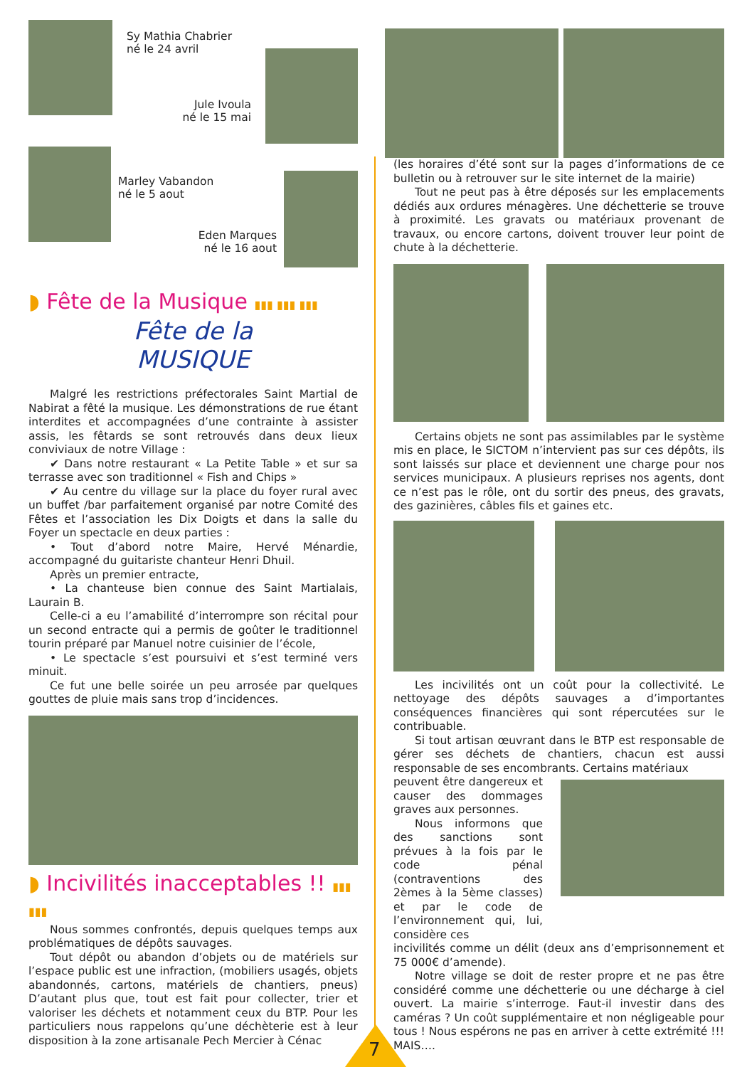7
Sy Mathia Chabrier
né le 24 avril
Jule Ivoula
né le 15 mai
Marley Vabandon
né le 5 aout
Eden Marques
né le 16 aout
◗ Fête de la Musique ▮▮▮ ▮▮▮ ▮▮▮
Fête de la
MUSIQUE
Malgré les restrictions préfectorales Saint Martial de Nabirat a fêté la musique. Les démonstrations de rue étant interdites et accompagnées d’une contrainte à assister assis, les fêtards se sont retrouvés dans deux lieux conviviaux de notre Village :
✔ Dans notre restaurant « La Petite Table » et sur sa terrasse avec son traditionnel « Fish and Chips »
✔ Au centre du village sur la place du foyer rural avec un buffet /bar parfaitement organisé par notre Comité des Fêtes et l’association les Dix Doigts et dans la salle du Foyer un spectacle en deux parties :
• Tout d’abord notre Maire, Hervé Ménardie, accompagné du guitariste chanteur Henri Dhuil.
Après un premier entracte,
• La chanteuse bien connue des Saint Martialais, Laurain B.
Celle-ci a eu l’amabilité d’interrompre son récital pour un second entracte qui a permis de goûter le traditionnel tourin préparé par Manuel notre cuisinier de l’école,
• Le spectacle s’est poursuivi et s’est terminé vers minuit.
Ce fut une belle soirée un peu arrosée par quelques gouttes de pluie mais sans trop d’incidences.
◗ Incivilités inacceptables !! ▮▮▮ ▮▮▮
Nous sommes confrontés, depuis quelques temps aux problématiques de dépôts sauvages.
Tout dépôt ou abandon d’objets ou de matériels sur l’espace public est une infraction, (mobiliers usagés, objets abandonnés, cartons, matériels de chantiers, pneus) D’autant plus que, tout est fait pour collecter, trier et valoriser les déchets et notamment ceux du BTP. Pour les particuliers nous rappelons qu’une déchèterie est à leur disposition à la zone artisanale Pech Mercier à Cénac
(les horaires d’été sont sur la pages d’informations de ce bulletin ou à retrouver sur le site internet de la mairie)
Tout ne peut pas à être déposés sur les emplacements dédiés aux ordures ménagères. Une déchetterie se trouve à proximité. Les gravats ou matériaux provenant de travaux, ou encore cartons, doivent trouver leur point de chute à la déchetterie.
Certains objets ne sont pas assimilables par le système mis en place, le SICTOM n’intervient pas sur ces dépôts, ils sont laissés sur place et deviennent une charge pour nos services municipaux. A plusieurs reprises nos agents, dont ce n’est pas le rôle, ont du sortir des pneus, des gravats, des gazinières, câbles fils et gaines etc.
Les incivilités ont un coût pour la collectivité. Le nettoyage des dépôts sauvages a d’importantes conséquences financières qui sont répercutées sur le contribuable.
Si tout artisan œuvrant dans le BTP est responsable de gérer ses déchets de chantiers, chacun est aussi responsable de ses encombrants. Certains matériaux
peuvent être dangereux et causer des dommages graves aux personnes.
Nous informons que des sanctions sont prévues à la fois par le code pénal (contraventions des 2èmes à la 5ème classes) et par le code de l’environnement qui, lui, considère ces
incivilités comme un délit (deux ans d’emprisonnement et 75 000€ d’amende).
Notre village se doit de rester propre et ne pas être considéré comme une déchetterie ou une décharge à ciel ouvert. La mairie s’interroge. Faut-il investir dans des caméras ? Un coût supplémentaire et non négligeable pour tous ! Nous espérons ne pas en arriver à cette extrémité !!! MAIS….